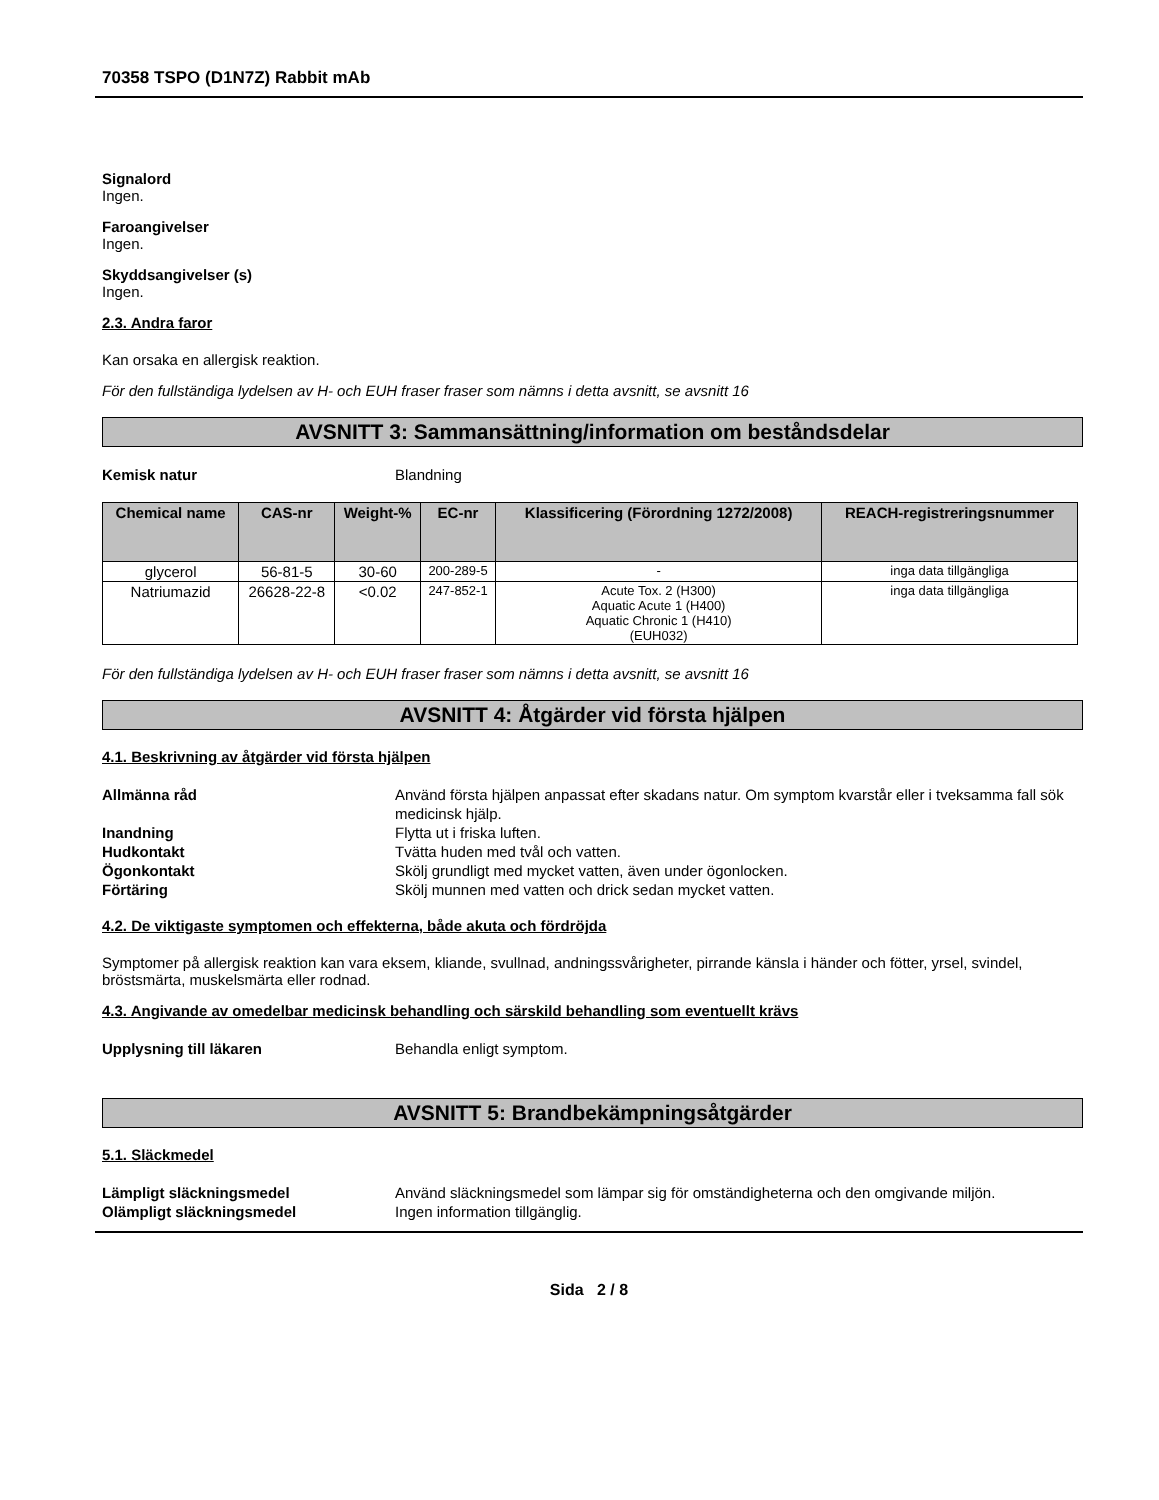70358 TSPO (D1N7Z) Rabbit mAb
Signalord
Ingen.
Faroangivelser
Ingen.
Skyddsangivelser (s)
Ingen.
2.3. Andra faror
Kan orsaka en allergisk reaktion.
För den fullständiga lydelsen av H- och EUH fraser fraser som nämns i detta avsnitt, se avsnitt 16
AVSNITT 3: Sammansättning/information om beståndsdelar
Kemisk natur Blandning
| Chemical name | CAS-nr | Weight-% | EC-nr | Klassificering (Förordning 1272/2008) | REACH-registreringsnummer |
| --- | --- | --- | --- | --- | --- |
| glycerol | 56-81-5 | 30-60 | 200-289-5 | - | inga data tillgängliga |
| Natriumazid | 26628-22-8 | <0.02 | 247-852-1 | Acute Tox. 2 (H300) Aquatic Acute 1 (H400) Aquatic Chronic 1 (H410) (EUH032) | inga data tillgängliga |
För den fullständiga lydelsen av H- och EUH fraser fraser som nämns i detta avsnitt, se avsnitt 16
AVSNITT 4: Åtgärder vid första hjälpen
4.1. Beskrivning av åtgärder vid första hjälpen
Allmänna råd Använd första hjälpen anpassat efter skadans natur. Om symptom kvarstår eller i tveksamma fall sök medicinsk hjälp.
Inandning Flytta ut i friska luften.
Hudkontakt Tvätta huden med tvål och vatten.
Ögonkontakt Skölj grundligt med mycket vatten, även under ögonlocken.
Förtäring Skölj munnen med vatten och drick sedan mycket vatten.
4.2. De viktigaste symptomen och effekterna, både akuta och fördröjda
Symptomer på allergisk reaktion kan vara eksem, kliande, svullnad, andningssvårigheter, pirrande känsla i händer och fötter, yrsel, svindel, bröstsmärta, muskelsmärta eller rodnad.
4.3. Angivande av omedelbar medicinsk behandling och särskild behandling som eventuellt krävs
Upplysning till läkaren Behandla enligt symptom.
AVSNITT 5: Brandbekämpningsåtgärder
5.1. Släckmedel
Lämpligt släckningsmedel Använd släckningsmedel som lämpar sig för omständigheterna och den omgivande miljön.
Olämpligt släckningsmedel Ingen information tillgänglig.
Sida 2 / 8